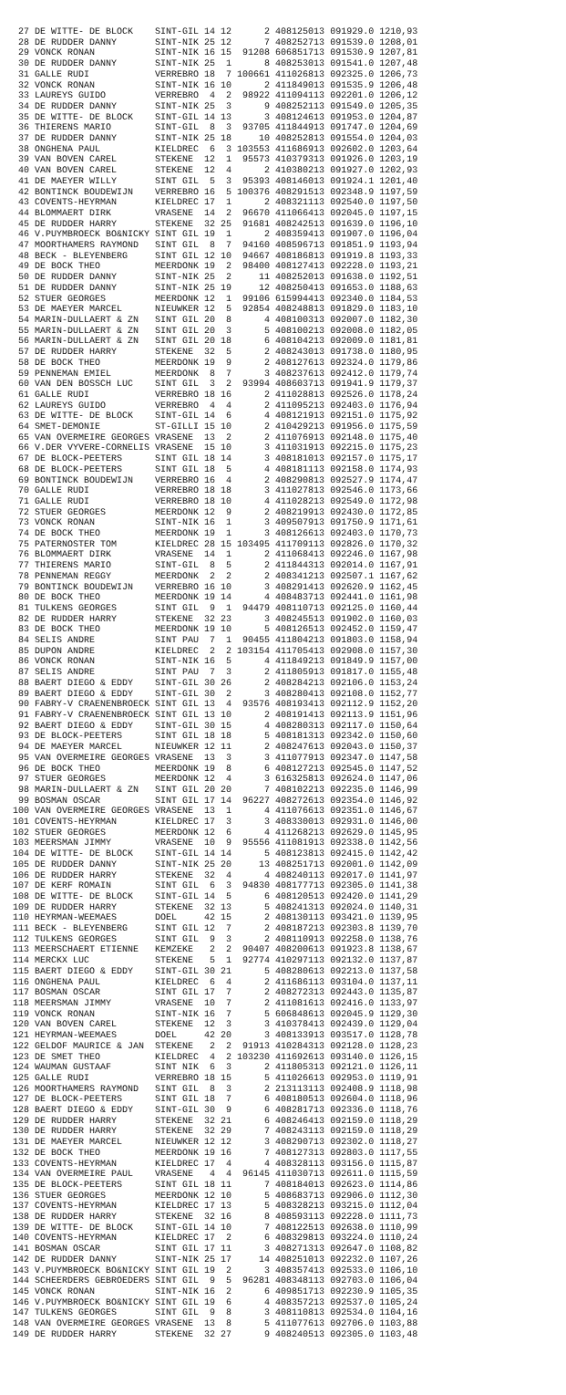| 27 | DE WITTE- DE BLOCK | SINT-GIL | 14 | 12 | 2 | 408125013 | 091929.0 | 1210,93 |
| 28 | DE RUDDER DANNY | SINT-NIK | 25 | 12 | 7 | 408252713 | 091539.0 | 1208,01 |
| 29 | VONCK RONAN | SINT-NIK | 16 | 15 | 91208 | 606851713 | 091530.9 | 1207,81 |
| 30 | DE RUDDER DANNY | SINT-NIK | 25 | 1 | 8 | 408253013 | 091541.0 | 1207,48 |
| 31 | GALLE RUDI | VERREBRO | 18 | 7 | 100661 | 411026813 | 092325.0 | 1206,73 |
| 32 | VONCK RONAN | SINT-NIK | 16 | 10 | 2 | 411849013 | 091535.9 | 1206,48 |
| 33 | LAUREYS GUIDO | VERREBRO | 4 | 2 | 98922 | 411094113 | 092201.0 | 1206,12 |
| 34 | DE RUDDER DANNY | SINT-NIK | 25 | 3 | 9 | 408252113 | 091549.0 | 1205,35 |
| 35 | DE WITTE- DE BLOCK | SINT-GIL | 14 | 13 | 3 | 408124613 | 091953.0 | 1204,87 |
| 36 | THIERENS MARIO | SINT-GIL | 8 | 3 | 93705 | 411844913 | 091747.0 | 1204,69 |
| 37 | DE RUDDER DANNY | SINT-NIK | 25 | 18 | 10 | 408252813 | 091554.0 | 1204,03 |
| 38 | ONGHENA PAUL | KIELDREC | 6 | 3 | 103553 | 411686913 | 092602.0 | 1203,64 |
| 39 | VAN BOVEN CAREL | STEKENE | 12 | 1 | 95573 | 410379313 | 091926.0 | 1203,19 |
| 40 | VAN BOVEN CAREL | STEKENE | 12 | 4 | 2 | 410380213 | 091927.0 | 1202,93 |
| 41 | DE MAEYER WILLY | SINT GIL | 5 | 3 | 95393 | 408146013 | 091924.1 | 1201,40 |
| 42 | BONTINCK BOUDEWIJN | VERREBRO | 16 | 5 | 100376 | 408291513 | 092348.9 | 1197,59 |
| 43 | COVENTS-HEYRMAN | KIELDREC | 17 | 1 | 2 | 408321113 | 092540.0 | 1197,50 |
| 44 | BLOMMAERT DIRK | VRASENE | 14 | 2 | 96670 | 411066413 | 092045.0 | 1197,15 |
| 45 | DE RUDDER HARRY | STEKENE | 32 | 25 | 91681 | 408242513 | 091639.0 | 1196,10 |
| 46 | V.PUYMBROECK BO&NICKY | SINT GIL | 19 | 1 | 2 | 408359413 | 091907.0 | 1196,04 |
| 47 | MOORTHAMERS RAYMOND | SINT GIL | 8 | 7 | 94160 | 408596713 | 091851.9 | 1193,94 |
| 48 | BECK - BLEYENBERG | SINT GIL | 12 | 10 | 94667 | 408186813 | 091919.8 | 1193,33 |
| 49 | DE BOCK THEO | MEERDONK | 19 | 2 | 98400 | 408127413 | 092228.0 | 1193,21 |
| 50 | DE RUDDER DANNY | SINT-NIK | 25 | 2 | 11 | 408252013 | 091638.0 | 1192,51 |
| 51 | DE RUDDER DANNY | SINT-NIK | 25 | 19 | 12 | 408250413 | 091653.0 | 1188,63 |
| 52 | STUER GEORGES | MEERDONK | 12 | 1 | 99106 | 615994413 | 092340.0 | 1184,53 |
| 53 | DE MAEYER MARCEL | NIEUWKER | 12 | 5 | 92854 | 408248813 | 091829.0 | 1183,10 |
| 54 | MARIN-DULLAERT & ZN | SINT GIL | 20 | 8 | 4 | 408100313 | 092007.0 | 1182,30 |
| 55 | MARIN-DULLAERT & ZN | SINT GIL | 20 | 3 | 5 | 408100213 | 092008.0 | 1182,05 |
| 56 | MARIN-DULLAERT & ZN | SINT GIL | 20 | 18 | 6 | 408104213 | 092009.0 | 1181,81 |
| 57 | DE RUDDER HARRY | STEKENE | 32 | 5 | 2 | 408243013 | 091738.0 | 1180,95 |
| 58 | DE BOCK THEO | MEERDONK | 19 | 9 | 2 | 408127613 | 092324.0 | 1179,86 |
| 59 | PENNEMAN EMIEL | MEERDONK | 8 | 7 | 3 | 408237613 | 092412.0 | 1179,74 |
| 60 | VAN DEN BOSSCH LUC | SINT GIL | 3 | 2 | 93994 | 408603713 | 091941.9 | 1179,37 |
| 61 | GALLE RUDI | VERREBRO | 18 | 16 | 2 | 411028813 | 092526.0 | 1178,24 |
| 62 | LAUREYS GUIDO | VERREBRO | 4 | 4 | 2 | 411095213 | 092403.0 | 1176,94 |
| 63 | DE WITTE- DE BLOCK | SINT-GIL | 14 | 6 | 4 | 408121913 | 092151.0 | 1175,92 |
| 64 | SMET-DEMONIE | ST-GILLI | 15 | 10 | 2 | 410429213 | 091956.0 | 1175,59 |
| 65 | VAN OVERMEIRE GEORGES | VRASENE | 13 | 2 | 2 | 411076913 | 092148.0 | 1175,40 |
| 66 | V.DER VYVERE-CORNELIS | VRASENE | 15 | 10 | 3 | 411031913 | 092215.0 | 1175,23 |
| 67 | DE BLOCK-PEETERS | SINT GIL | 18 | 14 | 3 | 408181013 | 092157.0 | 1175,17 |
| 68 | DE BLOCK-PEETERS | SINT GIL | 18 | 5 | 4 | 408181113 | 092158.0 | 1174,93 |
| 69 | BONTINCK BOUDEWIJN | VERREBRO | 16 | 4 | 2 | 408290813 | 092527.9 | 1174,47 |
| 70 | GALLE RUDI | VERREBRO | 18 | 18 | 3 | 411027813 | 092546.0 | 1173,66 |
| 71 | GALLE RUDI | VERREBRO | 18 | 10 | 4 | 411028213 | 092549.0 | 1172,98 |
| 72 | STUER GEORGES | MEERDONK | 12 | 9 | 2 | 408219913 | 092430.0 | 1172,85 |
| 73 | VONCK RONAN | SINT-NIK | 16 | 1 | 3 | 409507913 | 091750.9 | 1171,61 |
| 74 | DE BOCK THEO | MEERDONK | 19 | 1 | 3 | 408126613 | 092403.0 | 1170,73 |
| 75 | PATERNOSTER TOM | KIELDREC | 28 | 15 | 103495 | 411709113 | 092826.0 | 1170,32 |
| 76 | BLOMMAERT DIRK | VRASENE | 14 | 1 | 2 | 411068413 | 092246.0 | 1167,98 |
| 77 | THIERENS MARIO | SINT-GIL | 8 | 5 | 2 | 411844313 | 092014.0 | 1167,91 |
| 78 | PENNEMAN REGGY | MEERDONK | 2 | 2 | 2 | 408341213 | 092507.1 | 1167,62 |
| 79 | BONTINCK BOUDEWIJN | VERREBRO | 16 | 10 | 3 | 408291413 | 092620.9 | 1162,45 |
| 80 | DE BOCK THEO | MEERDONK | 19 | 14 | 4 | 408483713 | 092441.0 | 1161,98 |
| 81 | TULKENS GEORGES | SINT GIL | 9 | 1 | 94479 | 408110713 | 092125.0 | 1160,44 |
| 82 | DE RUDDER HARRY | STEKENE | 32 | 23 | 3 | 408245513 | 091902.0 | 1160,03 |
| 83 | DE BOCK THEO | MEERDONK | 19 | 10 | 5 | 408126513 | 092452.0 | 1159,47 |
| 84 | SELIS ANDRE | SINT PAU | 7 | 1 | 90455 | 411804213 | 091803.0 | 1158,94 |
| 85 | DUPON ANDRE | KIELDREC | 2 | 2 | 103154 | 411705413 | 092908.0 | 1157,30 |
| 86 | VONCK RONAN | SINT-NIK | 16 | 5 | 4 | 411849213 | 091849.9 | 1157,00 |
| 87 | SELIS ANDRE | SINT PAU | 7 | 3 | 2 | 411805913 | 091817.0 | 1155,48 |
| 88 | BAERT DIEGO & EDDY | SINT-GIL | 30 | 26 | 2 | 408284213 | 092106.0 | 1153,24 |
| 89 | BAERT DIEGO & EDDY | SINT-GIL | 30 | 2 | 3 | 408280413 | 092108.0 | 1152,77 |
| 90 | FABRY-V CRAENENBROECK | SINT GIL | 13 | 4 | 93576 | 408193413 | 092112.9 | 1152,20 |
| 91 | FABRY-V CRAENENBROECK | SINT GIL | 13 | 10 | 2 | 408191413 | 092113.9 | 1151,96 |
| 92 | BAERT DIEGO & EDDY | SINT-GIL | 30 | 15 | 4 | 408280313 | 092117.0 | 1150,64 |
| 93 | DE BLOCK-PEETERS | SINT GIL | 18 | 18 | 5 | 408181313 | 092342.0 | 1150,60 |
| 94 | DE MAEYER MARCEL | NIEUWKER | 12 | 11 | 2 | 408247613 | 092043.0 | 1150,37 |
| 95 | VAN OVERMEIRE GEORGES | VRASENE | 13 | 3 | 3 | 411077913 | 092347.0 | 1147,58 |
| 96 | DE BOCK THEO | MEERDONK | 19 | 8 | 6 | 408127213 | 092545.0 | 1147,52 |
| 97 | STUER GEORGES | MEERDONK | 12 | 4 | 3 | 616325813 | 092624.0 | 1147,06 |
| 98 | MARIN-DULLAERT & ZN | SINT GIL | 20 | 20 | 7 | 408102213 | 092235.0 | 1146,99 |
| 99 | BOSMAN OSCAR | SINT GIL | 17 | 14 | 96227 | 408272613 | 092354.0 | 1146,92 |
| 100 | VAN OVERMEIRE GEORGES | VRASENE | 13 | 1 | 4 | 411076613 | 092351.0 | 1146,67 |
| 101 | COVENTS-HEYRMAN | KIELDREC | 17 | 3 | 3 | 408330013 | 092931.0 | 1146,00 |
| 102 | STUER GEORGES | MEERDONK | 12 | 6 | 4 | 411268213 | 092629.0 | 1145,95 |
| 103 | MEERSMAN JIMMY | VRASENE | 10 | 9 | 95556 | 411081913 | 092338.0 | 1142,56 |
| 104 | DE WITTE- DE BLOCK | SINT-GIL | 14 | 14 | 5 | 408123813 | 092415.0 | 1142,42 |
| 105 | DE RUDDER DANNY | SINT-NIK | 25 | 20 | 13 | 408251713 | 092001.0 | 1142,09 |
| 106 | DE RUDDER HARRY | STEKENE | 32 | 4 | 4 | 408240113 | 092017.0 | 1141,97 |
| 107 | DE KERF ROMAIN | SINT GIL | 6 | 3 | 94830 | 408177713 | 092305.0 | 1141,38 |
| 108 | DE WITTE- DE BLOCK | SINT-GIL | 14 | 5 | 6 | 408120513 | 092420.0 | 1141,29 |
| 109 | DE RUDDER HARRY | STEKENE | 32 | 13 | 5 | 408241313 | 092024.0 | 1140,31 |
| 110 | HEYRMAN-WEEMAES | DOEL | 42 | 15 | 2 | 408130113 | 093421.0 | 1139,95 |
| 111 | BECK - BLEYENBERG | SINT GIL | 12 | 7 | 2 | 408187213 | 092303.8 | 1139,70 |
| 112 | TULKENS GEORGES | SINT GIL | 9 | 3 | 2 | 408110913 | 092258.0 | 1138,76 |
| 113 | MEERSCHAERT ETIENNE | KEMZEKE | 2 | 2 | 90407 | 408200613 | 091923.8 | 1138,67 |
| 114 | MERCKX LUC | STEKENE | 5 | 1 | 92774 | 410297113 | 092132.0 | 1137,87 |
| 115 | BAERT DIEGO & EDDY | SINT-GIL | 30 | 21 | 5 | 408280613 | 092213.0 | 1137,58 |
| 116 | ONGHENA PAUL | KIELDREC | 6 | 4 | 2 | 411686113 | 093104.0 | 1137,11 |
| 117 | BOSMAN OSCAR | SINT GIL | 17 | 7 | 2 | 408272313 | 092443.0 | 1135,87 |
| 118 | MEERSMAN JIMMY | VRASENE | 10 | 7 | 2 | 411081613 | 092416.0 | 1133,97 |
| 119 | VONCK RONAN | SINT-NIK | 16 | 7 | 5 | 606848613 | 092045.9 | 1129,30 |
| 120 | VAN BOVEN CAREL | STEKENE | 12 | 3 | 3 | 410378413 | 092439.0 | 1129,04 |
| 121 | HEYRMAN-WEEMAES | DOEL | 42 | 20 | 3 | 408133913 | 093517.0 | 1128,78 |
| 122 | GELDOF MAURICE & JAN | STEKENE | 2 | 2 | 91913 | 410284313 | 092128.0 | 1128,23 |
| 123 | DE SMET THEO | KIELDREC | 4 | 2 | 103230 | 411692613 | 093140.0 | 1126,15 |
| 124 | WAUMAN GUSTAAF | SINT NIK | 6 | 3 | 2 | 411805313 | 092121.0 | 1126,11 |
| 125 | GALLE RUDI | VERREBRO | 18 | 15 | 5 | 411026613 | 092953.0 | 1119,91 |
| 126 | MOORTHAMERS RAYMOND | SINT GIL | 8 | 3 | 2 | 213113113 | 092408.9 | 1118,98 |
| 127 | DE BLOCK-PEETERS | SINT GIL | 18 | 7 | 6 | 408180513 | 092604.0 | 1118,96 |
| 128 | BAERT DIEGO & EDDY | SINT-GIL | 30 | 9 | 6 | 408281713 | 092336.0 | 1118,76 |
| 129 | DE RUDDER HARRY | STEKENE | 32 | 21 | 6 | 408246413 | 092159.0 | 1118,29 |
| 130 | DE RUDDER HARRY | STEKENE | 32 | 29 | 7 | 408243113 | 092159.0 | 1118,29 |
| 131 | DE MAEYER MARCEL | NIEUWKER | 12 | 12 | 3 | 408290713 | 092302.0 | 1118,27 |
| 132 | DE BOCK THEO | MEERDONK | 19 | 16 | 7 | 408127313 | 092803.0 | 1117,55 |
| 133 | COVENTS-HEYRMAN | KIELDREC | 17 | 4 | 4 | 408328113 | 093156.0 | 1115,87 |
| 134 | VAN OVERMEIRE PAUL | VRASENE | 4 | 4 | 96145 | 411030713 | 092611.0 | 1115,59 |
| 135 | DE BLOCK-PEETERS | SINT GIL | 18 | 11 | 7 | 408184013 | 092623.0 | 1114,86 |
| 136 | STUER GEORGES | MEERDONK | 12 | 10 | 5 | 408683713 | 092906.0 | 1112,30 |
| 137 | COVENTS-HEYRMAN | KIELDREC | 17 | 13 | 5 | 408328213 | 093215.0 | 1112,04 |
| 138 | DE RUDDER HARRY | STEKENE | 32 | 16 | 8 | 408593113 | 092228.0 | 1111,73 |
| 139 | DE WITTE- DE BLOCK | SINT-GIL | 14 | 10 | 7 | 408122513 | 092638.0 | 1110,99 |
| 140 | COVENTS-HEYRMAN | KIELDREC | 17 | 2 | 6 | 408329813 | 093224.0 | 1110,24 |
| 141 | BOSMAN OSCAR | SINT GIL | 17 | 11 | 3 | 408271313 | 092647.0 | 1108,82 |
| 142 | DE RUDDER DANNY | SINT-NIK | 25 | 17 | 14 | 408251013 | 092232.0 | 1107,26 |
| 143 | V.PUYMBROECK BO&NICKY | SINT GIL | 19 | 2 | 3 | 408357413 | 092533.0 | 1106,10 |
| 144 | SCHEERDERS GEBROEDERS | SINT GIL | 9 | 5 | 96281 | 408348113 | 092703.0 | 1106,04 |
| 145 | VONCK RONAN | SINT-NIK | 16 | 2 | 6 | 409851713 | 092230.9 | 1105,35 |
| 146 | V.PUYMBROECK BO&NICKY | SINT GIL | 19 | 6 | 4 | 408357213 | 092537.0 | 1105,24 |
| 147 | TULKENS GEORGES | SINT GIL | 9 | 8 | 3 | 408110813 | 092534.0 | 1104,16 |
| 148 | VAN OVERMEIRE GEORGES | VRASENE | 13 | 8 | 5 | 411077613 | 092706.0 | 1103,88 |
| 149 | DE RUDDER HARRY | STEKENE | 32 | 27 | 9 | 408240513 | 092305.0 | 1103,48 |